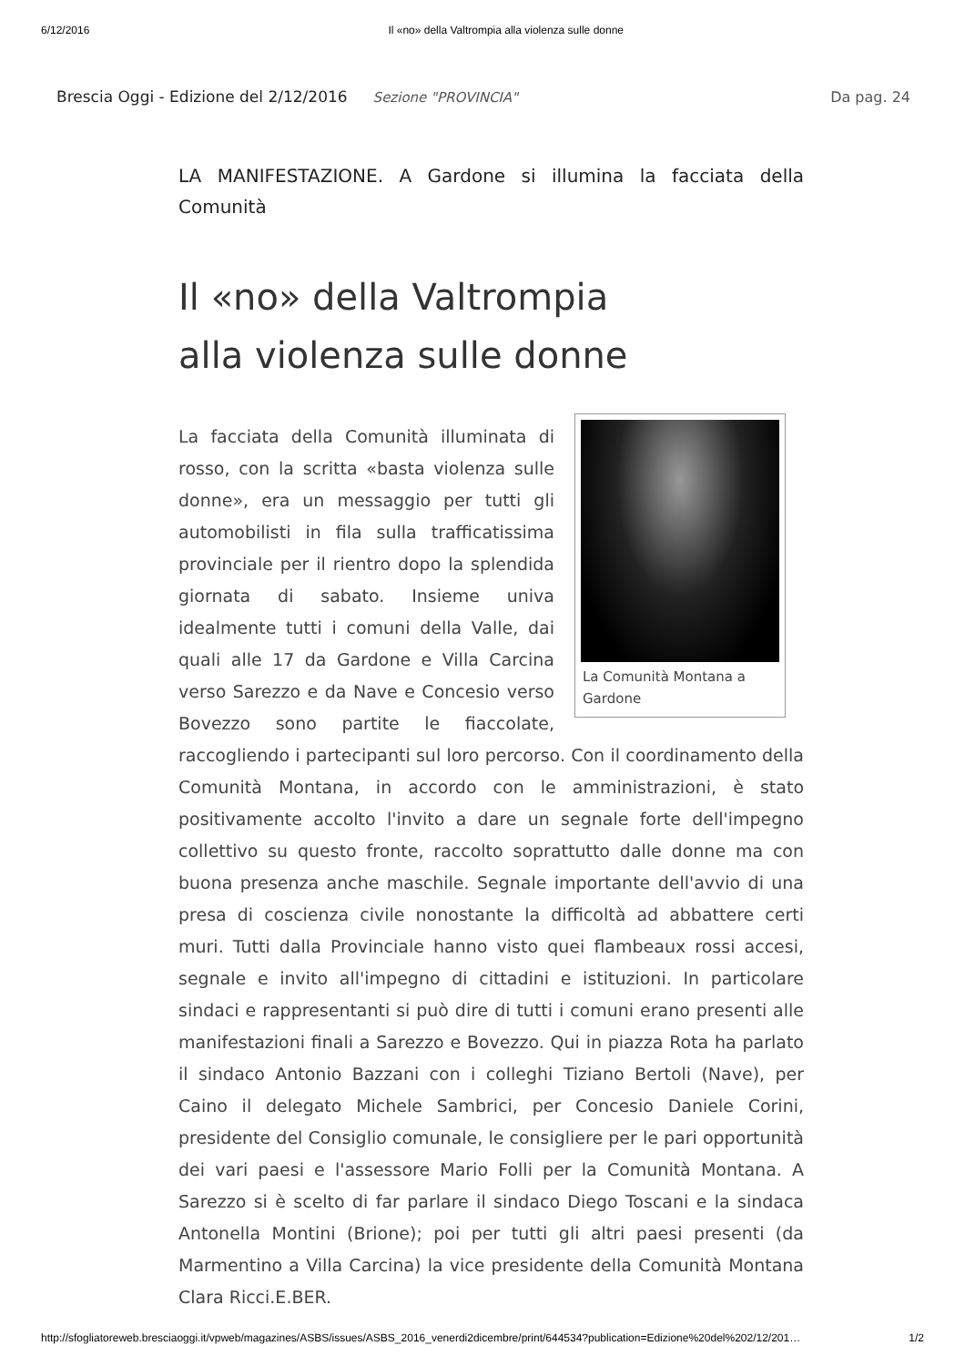6/12/2016 Il «no» della Valtrompia alla violenza sulle donne
Brescia Oggi - Edizione del 2/12/2016 Sezione "PROVINCIA" Da pag. 24
LA MANIFESTAZIONE. A Gardone si illumina la facciata della Comunità
Il «no» della Valtrompia
alla violenza sulle donne
La Comunità Montana a Gardone
La facciata della Comunità illuminata di rosso, con la scritta «basta violenza sulle donne», era un messaggio per tutti gli automobilisti in fila sulla trafficatissima provinciale per il rientro dopo la splendida giornata di sabato. Insieme univa idealmente tutti i comuni della Valle, dai quali alle 17 da Gardone e Villa Carcina verso Sarezzo e da Nave e Concesio verso Bovezzo sono partite le fiaccolate, raccogliendo i partecipanti sul loro percorso. Con il coordinamento della Comunità Montana, in accordo con le amministrazioni, è stato positivamente accolto l'invito a dare un segnale forte dell'impegno collettivo su questo fronte, raccolto soprattutto dalle donne ma con buona presenza anche maschile. Segnale importante dell'avvio di una presa di coscienza civile nonostante la difficoltà ad abbattere certi muri. Tutti dalla Provinciale hanno visto quei flambeaux rossi accesi, segnale e invito all'impegno di cittadini e istituzioni. In particolare sindaci e rappresentanti si può dire di tutti i comuni erano presenti alle manifestazioni finali a Sarezzo e Bovezzo. Qui in piazza Rota ha parlato il sindaco Antonio Bazzani con i colleghi Tiziano Bertoli (Nave), per Caino il delegato Michele Sambrici, per Concesio Daniele Corini, presidente del Consiglio comunale, le consigliere per le pari opportunità dei vari paesi e l'assessore Mario Folli per la Comunità Montana. A Sarezzo si è scelto di far parlare il sindaco Diego Toscani e la sindaca Antonella Montini (Brione); poi per tutti gli altri paesi presenti (da Marmentino a Villa Carcina) la vice presidente della Comunità Montana Clara Ricci.E.BER.
http://sfogliatoreweb.bresciaoggi.it/vpweb/magazines/ASBS/issues/ASBS_2016_venerdi2dicembre/print/644534?publication=Edizione%20del%202/12/201… 1/2